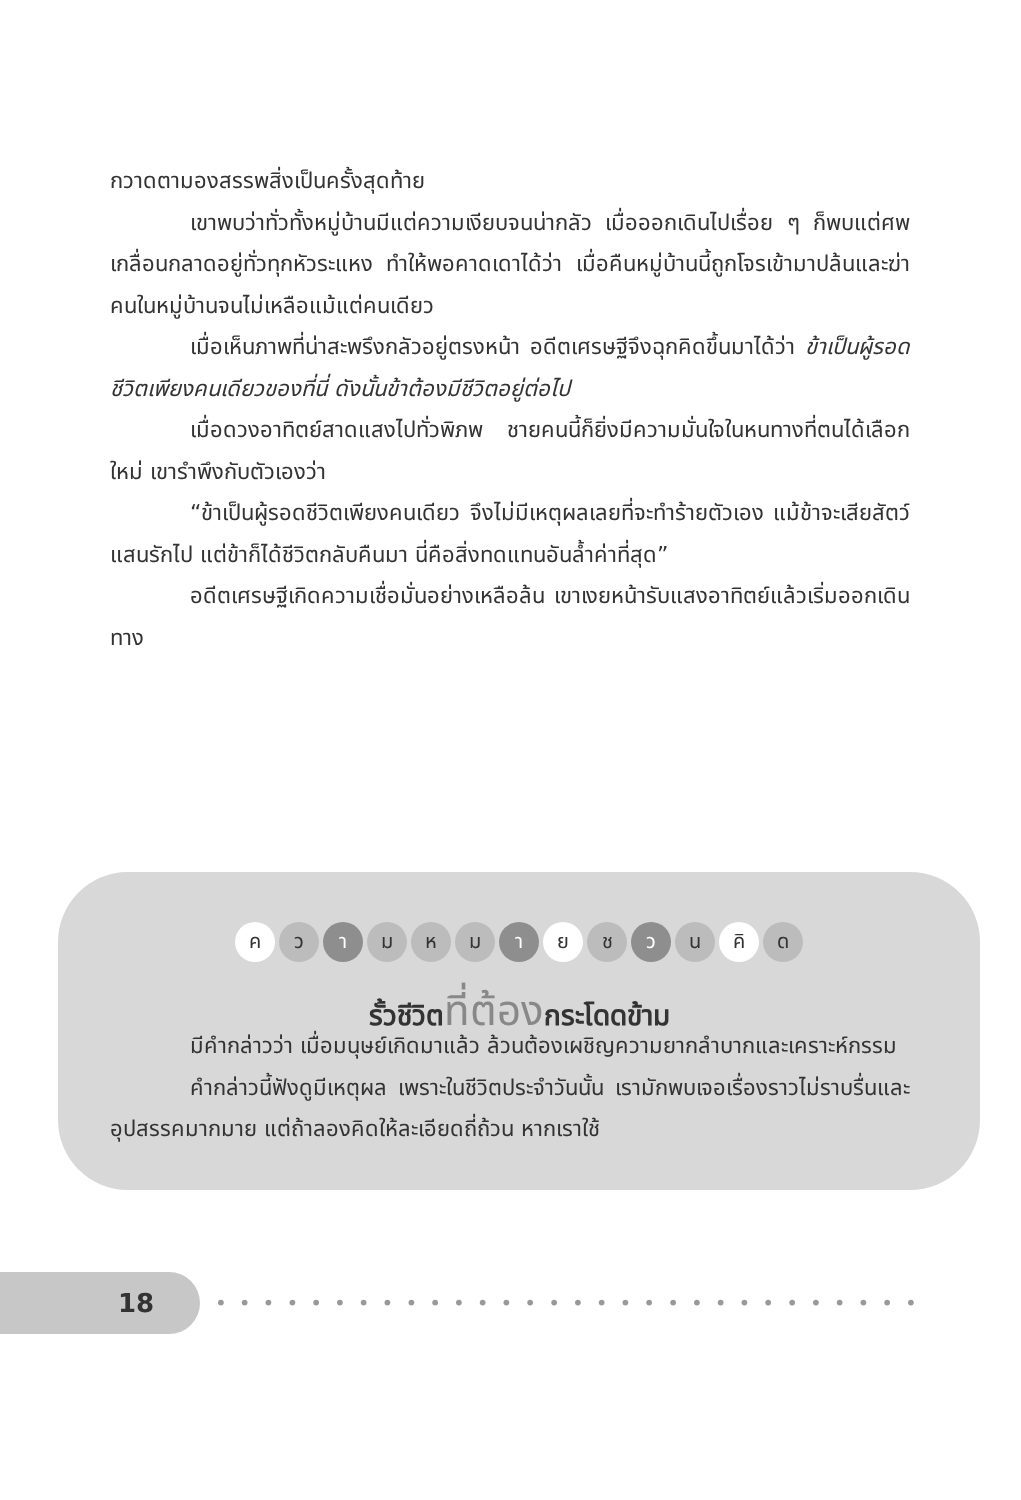กวาดตามองสรรพสิ่งเป็นครั้งสุดท้าย
เขาพบว่าทั่วทั้งหมู่บ้านมีแต่ความเงียบจนน่ากลัว เมื่อออกเดินไปเรื่อย ๆ ก็พบแต่ศพเกลื่อนกลาดอยู่ทั่วทุกหัวระแหง ทำให้พอคาดเดาได้ว่า เมื่อคืนหมู่บ้านนี้ถูกโจรเข้ามาปล้นและฆ่าคนในหมู่บ้านจนไม่เหลือแม้แต่คนเดียว
เมื่อเห็นภาพที่น่าสะพรึงกลัวอยู่ตรงหน้า อดีตเศรษฐีจึงฉุกคิดขึ้นมาได้ว่า ข้าเป็นผู้รอดชีวิตเพียงคนเดียวของที่นี่ ดังนั้นข้าต้องมีชีวิตอยู่ต่อไป
เมื่อดวงอาทิตย์สาดแสงไปทั่วพิภพ ชายคนนี้ก็ยิ่งมีความมั่นใจในหนทางที่ตนได้เลือกใหม่ เขารำพึงกับตัวเองว่า
“ข้าเป็นผู้รอดชีวิตเพียงคนเดียว จึงไม่มีเหตุผลเลยที่จะทำร้ายตัวเอง แม้ข้าจะเสียสัตว์แสนรักไป แต่ข้าก็ได้ชีวิตกลับคืนมา นี่คือสิ่งทดแทนอันล้ำค่าที่สุด”
อดีตเศรษฐีเกิดความเชื่อมั่นอย่างเหลือล้น เขาเงยหน้ารับแสงอาทิตย์แล้วเริ่มออกเดินทาง
ค ว า ม ห ม า ย ช ว น คิ ด
รั้วชีวิตที่ต้องกระโดดข้าม
มีคำกล่าวว่า เมื่อมนุษย์เกิดมาแล้ว ล้วนต้องเผชิญความยากลำบากและเคราะห์กรรม
คำกล่าวนี้ฟังดูมีเหตุผล เพราะในชีวิตประจำวันนั้น เรามักพบเจอเรื่องราวไม่ราบรื่นและอุปสรรคมากมาย แต่ถ้าลองคิดให้ละเอียดถี่ถ้วน หากเราใช้
18
••••••••••••••••••••••••••••••